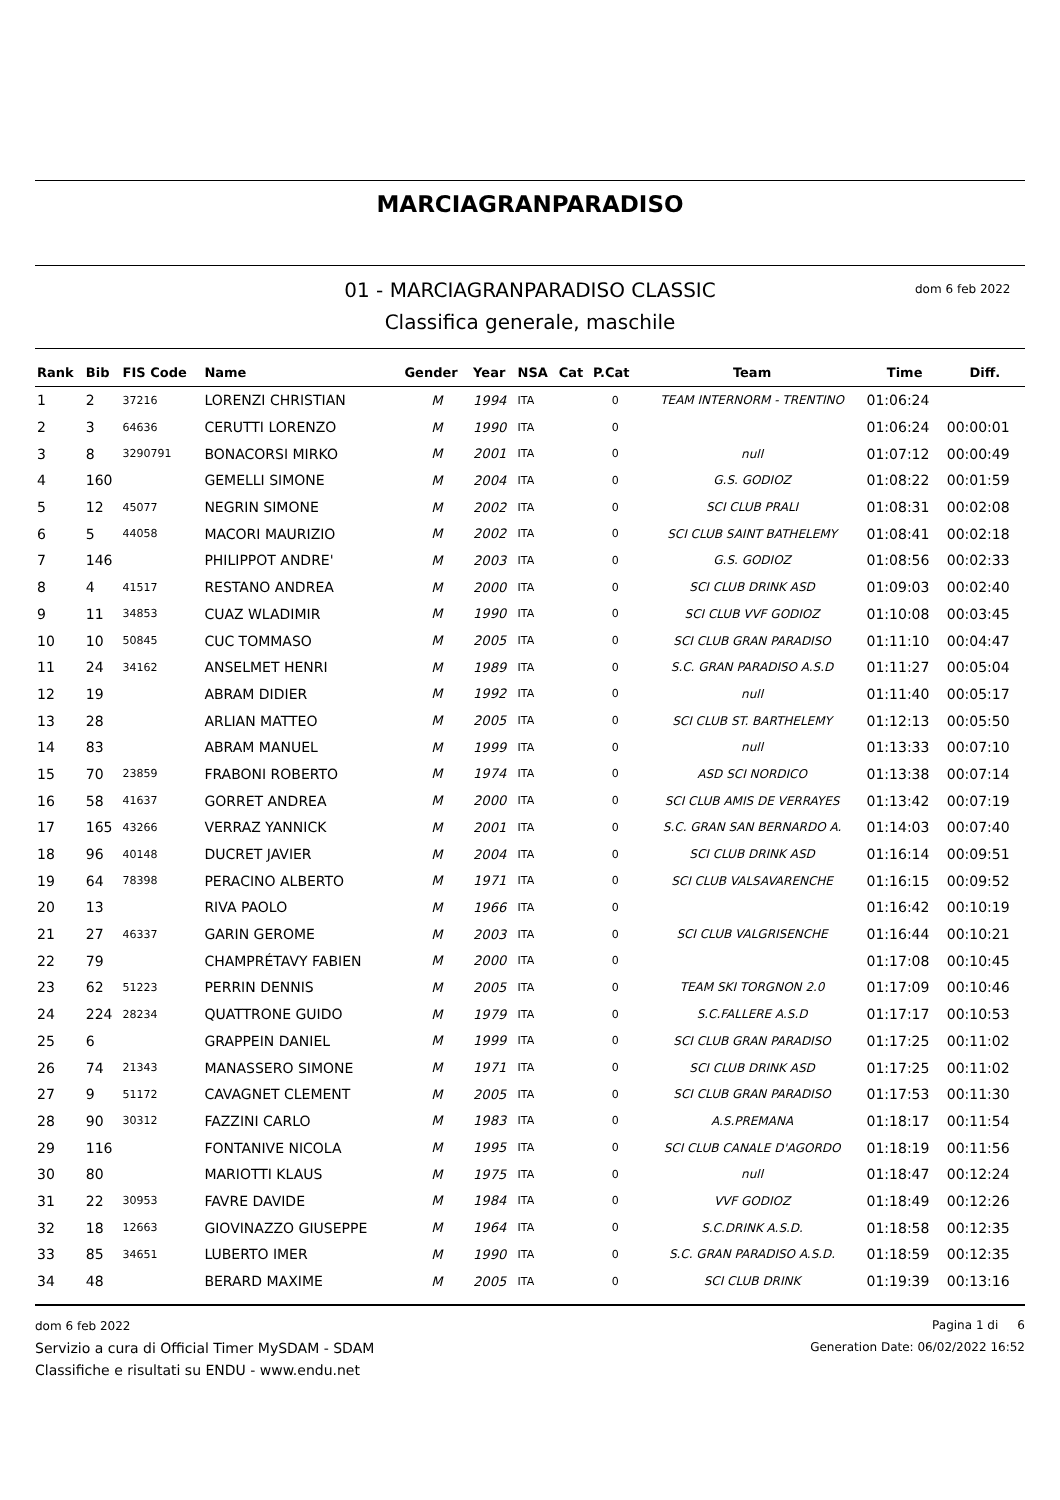MARCIAGRANPARADISO
01 - MARCIAGRANPARADISO CLASSIC
Classifica generale, maschile
dom 6 feb 2022
| Rank | Bib | FIS Code | Name | Gender | Year | NSA | Cat | P.Cat | Team | Time | Diff. |
| --- | --- | --- | --- | --- | --- | --- | --- | --- | --- | --- | --- |
| 1 | 2 | 37216 | LORENZI CHRISTIAN | M | 1994 | ITA | | 0 | TEAM INTERNORM - TRENTINO | 01:06:24 | |
| 2 | 3 | 64636 | CERUTTI LORENZO | M | 1990 | ITA | | 0 | | 01:06:24 | 00:00:01 |
| 3 | 8 | 3290791 | BONACORSI MIRKO | M | 2001 | ITA | | 0 | null | 01:07:12 | 00:00:49 |
| 4 | 160 | | GEMELLI SIMONE | M | 2004 | ITA | | 0 | G.S. GODIOZ | 01:08:22 | 00:01:59 |
| 5 | 12 | 45077 | NEGRIN SIMONE | M | 2002 | ITA | | 0 | SCI CLUB PRALI | 01:08:31 | 00:02:08 |
| 6 | 5 | 44058 | MACORI MAURIZIO | M | 2002 | ITA | | 0 | SCI CLUB SAINT BATHELEMY | 01:08:41 | 00:02:18 |
| 7 | 146 | | PHILIPPOT ANDRE' | M | 2003 | ITA | | 0 | G.S. GODIOZ | 01:08:56 | 00:02:33 |
| 8 | 4 | 41517 | RESTANO ANDREA | M | 2000 | ITA | | 0 | SCI CLUB DRINK ASD | 01:09:03 | 00:02:40 |
| 9 | 11 | 34853 | CUAZ WLADIMIR | M | 1990 | ITA | | 0 | SCI CLUB VVF GODIOZ | 01:10:08 | 00:03:45 |
| 10 | 10 | 50845 | CUC TOMMASO | M | 2005 | ITA | | 0 | SCI CLUB GRAN PARADISO | 01:11:10 | 00:04:47 |
| 11 | 24 | 34162 | ANSELMET HENRI | M | 1989 | ITA | | 0 | S.C. GRAN PARADISO A.S.D | 01:11:27 | 00:05:04 |
| 12 | 19 | | ABRAM DIDIER | M | 1992 | ITA | | 0 | null | 01:11:40 | 00:05:17 |
| 13 | 28 | | ARLIAN MATTEO | M | 2005 | ITA | | 0 | SCI CLUB ST. BARTHELEMY | 01:12:13 | 00:05:50 |
| 14 | 83 | | ABRAM MANUEL | M | 1999 | ITA | | 0 | null | 01:13:33 | 00:07:10 |
| 15 | 70 | 23859 | FRABONI ROBERTO | M | 1974 | ITA | | 0 | ASD SCI NORDICO | 01:13:38 | 00:07:14 |
| 16 | 58 | 41637 | GORRET ANDREA | M | 2000 | ITA | | 0 | SCI CLUB AMIS DE VERRAYES | 01:13:42 | 00:07:19 |
| 17 | 165 | 43266 | VERRAZ YANNICK | M | 2001 | ITA | | 0 | S.C. GRAN SAN BERNARDO A. | 01:14:03 | 00:07:40 |
| 18 | 96 | 40148 | DUCRET JAVIER | M | 2004 | ITA | | 0 | SCI CLUB DRINK ASD | 01:16:14 | 00:09:51 |
| 19 | 64 | 78398 | PERACINO ALBERTO | M | 1971 | ITA | | 0 | SCI CLUB VALSAVARENCHE | 01:16:15 | 00:09:52 |
| 20 | 13 | | RIVA PAOLO | M | 1966 | ITA | | 0 | | 01:16:42 | 00:10:19 |
| 21 | 27 | 46337 | GARIN GEROME | M | 2003 | ITA | | 0 | SCI CLUB VALGRISENCHE | 01:16:44 | 00:10:21 |
| 22 | 79 | | CHAMPRÉTAVY FABIEN | M | 2000 | ITA | | 0 | | 01:17:08 | 00:10:45 |
| 23 | 62 | 51223 | PERRIN DENNIS | M | 2005 | ITA | | 0 | TEAM SKI TORGNON 2.0 | 01:17:09 | 00:10:46 |
| 24 | 224 | 28234 | QUATTRONE GUIDO | M | 1979 | ITA | | 0 | S.C.FALLERE A.S.D | 01:17:17 | 00:10:53 |
| 25 | 6 | | GRAPPEIN DANIEL | M | 1999 | ITA | | 0 | SCI CLUB GRAN PARADISO | 01:17:25 | 00:11:02 |
| 26 | 74 | 21343 | MANASSERO SIMONE | M | 1971 | ITA | | 0 | SCI CLUB DRINK ASD | 01:17:25 | 00:11:02 |
| 27 | 9 | 51172 | CAVAGNET CLEMENT | M | 2005 | ITA | | 0 | SCI CLUB GRAN PARADISO | 01:17:53 | 00:11:30 |
| 28 | 90 | 30312 | FAZZINI CARLO | M | 1983 | ITA | | 0 | A.S.PREMANA | 01:18:17 | 00:11:54 |
| 29 | 116 | | FONTANIVE NICOLA | M | 1995 | ITA | | 0 | SCI CLUB CANALE D'AGORDO | 01:18:19 | 00:11:56 |
| 30 | 80 | | MARIOTTI KLAUS | M | 1975 | ITA | | 0 | null | 01:18:47 | 00:12:24 |
| 31 | 22 | 30953 | FAVRE DAVIDE | M | 1984 | ITA | | 0 | VVF GODIOZ | 01:18:49 | 00:12:26 |
| 32 | 18 | 12663 | GIOVINAZZO GIUSEPPE | M | 1964 | ITA | | 0 | S.C.DRINK A.S.D. | 01:18:58 | 00:12:35 |
| 33 | 85 | 34651 | LUBERTO IMER | M | 1990 | ITA | | 0 | S.C. GRAN PARADISO A.S.D. | 01:18:59 | 00:12:35 |
| 34 | 48 | | BERARD MAXIME | M | 2005 | ITA | | 0 | SCI CLUB DRINK | 01:19:39 | 00:13:16 |
dom 6 feb 2022
Servizio a cura di Official Timer MySDAM - SDAM
Classifiche e risultati su ENDU - www.endu.net
Pagina 1 di 6
Generation Date: 06/02/2022 16:52